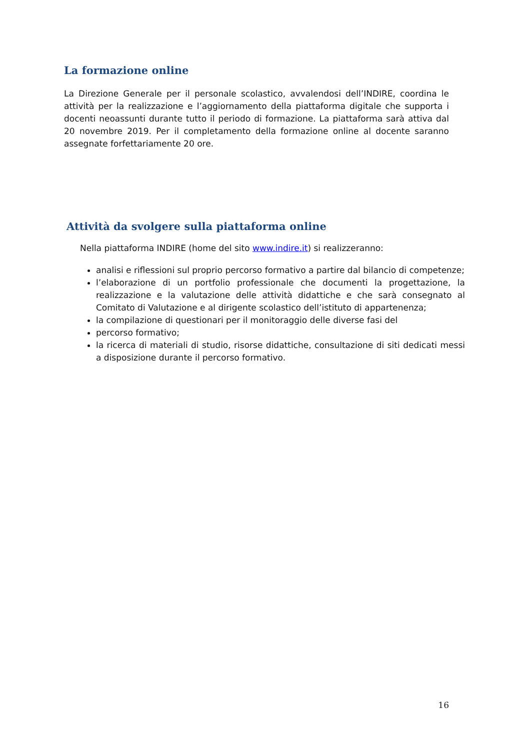La formazione online
La Direzione Generale per il personale scolastico, avvalendosi dell’INDIRE, coordina le attività per la realizzazione e l’aggiornamento della piattaforma digitale che supporta i docenti neoassunti durante tutto il periodo di formazione. La piattaforma sarà attiva dal 20 novembre 2019. Per il completamento della formazione online al docente saranno assegnate forfettariamente 20 ore.
Attività da svolgere sulla piattaforma online
Nella piattaforma INDIRE (home del sito www.indire.it) si realizzeranno:
analisi e riflessioni sul proprio percorso formativo a partire dal bilancio di competenze;
l’elaborazione di un portfolio professionale che documenti la progettazione, la realizzazione e la valutazione delle attività didattiche e che sarà consegnato al Comitato di Valutazione e al dirigente scolastico dell’istituto di appartenenza;
la compilazione di questionari per il monitoraggio delle diverse fasi del
percorso formativo;
la ricerca di materiali di studio, risorse didattiche, consultazione di siti dedicati messi a disposizione durante il percorso formativo.
16